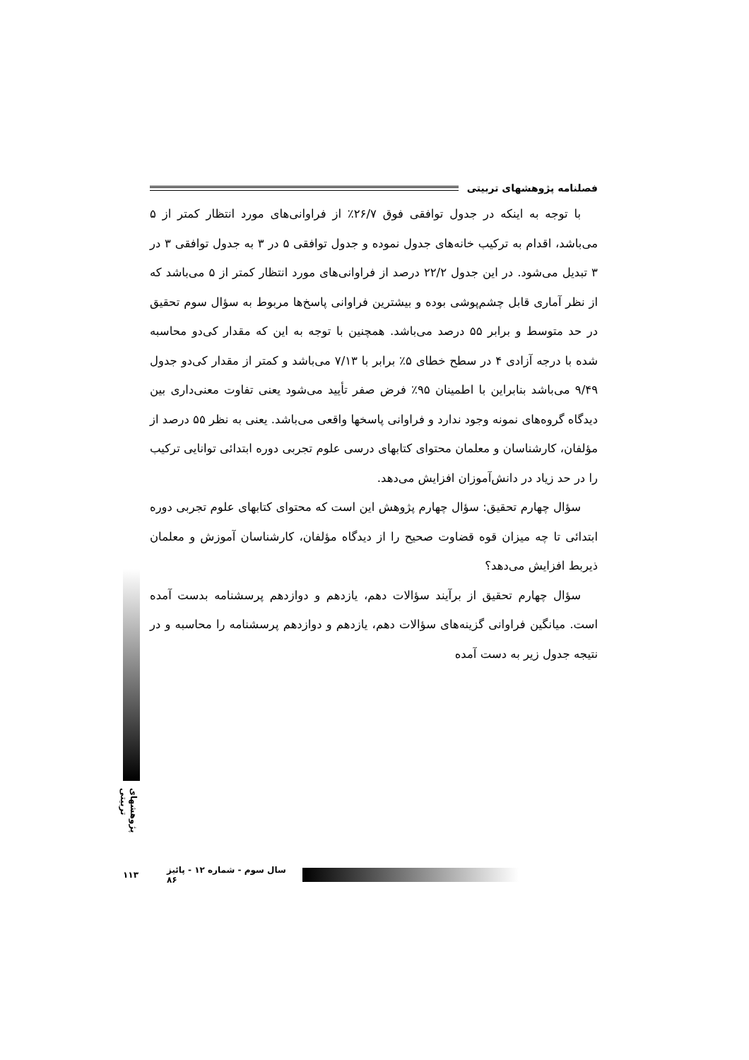فصلنامه پژوهشهای تربیتی
با توجه به اینکه در جدول توافقی فوق ۲۶/۷٪ از فراوانی‌های مورد انتظار کمتر از ۵ می‌باشد، اقدام به ترکیب خانه‌های جدول نموده و جدول توافقی ۵ در ۳ به جدول توافقی ۳ در ۳ تبدیل می‌شود. در این جدول ۲۲/۲ درصد از فراوانی‌های مورد انتظار کمتر از ۵ می‌باشد که از نظر آماری قابل چشم‌پوشی بوده و بیشترین فراوانی پاسخ‌ها مربوط به سؤال سوم تحقیق در حد متوسط و برابر ۵۵ درصد می‌باشد. همچنین با توجه به این که مقدار کی‌دو محاسبه شده با درجه آزادی ۴ در سطح خطای ۵٪ برابر با ۷/۱۳ می‌باشد و کمتر از مقدار کی‌دو جدول ۹/۴۹ می‌باشد بنابراین با اطمینان ۹۵٪ فرض صفر تأیید می‌شود یعنی تفاوت معنی‌داری بین دیدگاه گروه‌های نمونه وجود ندارد و فراوانی پاسخها واقعی می‌باشد. یعنی به نظر ۵۵ درصد از مؤلفان، کارشناسان و معلمان محتوای کتابهای درسی علوم تجربی دوره ابتدائی توانایی ترکیب را در حد زیاد در دانش‌آموزان افزایش می‌دهد.
سؤال چهارم تحقیق: سؤال چهارم پژوهش این است که محتوای کتابهای علوم تجربی دوره ابتدائی تا چه میزان قوه قضاوت صحیح را از دیدگاه مؤلفان، کارشناسان آموزش و معلمان ذیربط افزایش می‌دهد؟
سؤال چهارم تحقیق از برآیند سؤالات دهم، یازدهم و دوازدهم پرسشنامه بدست آمده است. میانگین فراوانی گزینه‌های سؤالات دهم، یازدهم و دوازدهم پرسشنامه را محاسبه و در نتیجه جدول زیر به دست آمده
پژوهشهای تربیتی
۱۱۳ سال سوم - شماره ۱۲ - پائیز ۸۶